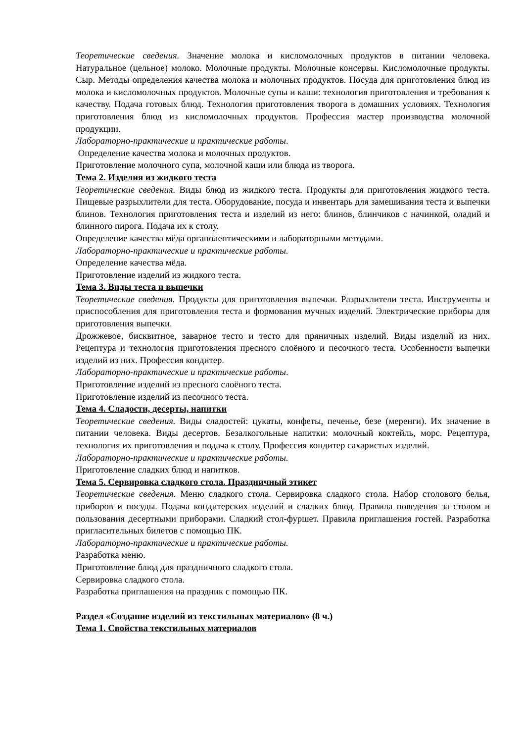Теоретические сведения. Значение молока и кисломолочных продуктов в питании человека. Натуральное (цельное) молоко. Молочные продукты. Молочные консервы. Кисломолочные продукты. Сыр. Методы определения качества молока и молочных продуктов. Посуда для приготовления блюд из молока и кисломолочных продуктов. Молочные супы и каши: технология приготовления и требования к качеству. Подача готовых блюд. Технология приготовления творога в домашних условиях. Технология приготовления блюд из кисломолочных продуктов. Профессия мастер производства молочной продукции.
Лабораторно-практические и практические работы.
Определение качества молока и молочных продуктов.
Приготовление молочного супа, молочной каши или блюда из творога.
Тема 2. Изделия из жидкого теста
Теоретические сведения. Виды блюд из жидкого теста. Продукты для приготовления жидкого теста. Пищевые разрыхлители для теста. Оборудование, посуда и инвентарь для замешивания теста и выпечки блинов. Технология приготовления теста и изделий из него: блинов, блинчиков с начинкой, оладий и блинного пирога. Подача их к столу.
Определение качества мёда органолептическими и лабораторными методами.
Лабораторно-практические и практические работы.
Определение качества мёда.
Приготовление изделий из жидкого теста.
Тема 3. Виды теста и выпечки
Теоретические сведения. Продукты для приготовления выпечки. Разрыхлители теста. Инструменты и приспособления для приготовления теста и формования мучных изделий. Электрические приборы для приготовления выпечки.
Дрожжевое, бисквитное, заварное тесто и тесто для пряничных изделий. Виды изделий из них. Рецептура и технология приготовления пресного слоёного и песочного теста. Особенности выпечки изделий из них. Профессия кондитер.
Лабораторно-практические и практические работы.
Приготовление изделий из пресного слоёного теста.
Приготовление изделий из песочного теста.
Тема 4. Сладости, десерты, напитки
Теоретические сведения. Виды сладостей: цукаты, конфеты, печенье, безе (меренги). Их значение в питании человека. Виды десертов. Безалкогольные напитки: молочный коктейль, морс. Рецептура, технология их приготовления и подача к столу. Профессия кондитер сахаристых изделий.
Лабораторно-практические и практические работы.
Приготовление сладких блюд и напитков.
Тема 5. Сервировка сладкого стола. Праздничный этикет
Теоретические сведения. Меню сладкого стола. Сервировка сладкого стола. Набор столового белья, приборов и посуды. Подача кондитерских изделий и сладких блюд. Правила поведения за столом и пользования десертными приборами. Сладкий стол-фуршет. Правила приглашения гостей. Разработка пригласительных билетов с помощью ПК.
Лабораторно-практические и практические работы.
Разработка меню.
Приготовление блюд для праздничного сладкого стола.
Сервировка сладкого стола.
Разработка приглашения на праздник с помощью ПК.
Раздел «Создание изделий из текстильных материалов» (8 ч.)
Тема 1. Свойства текстильных материалов